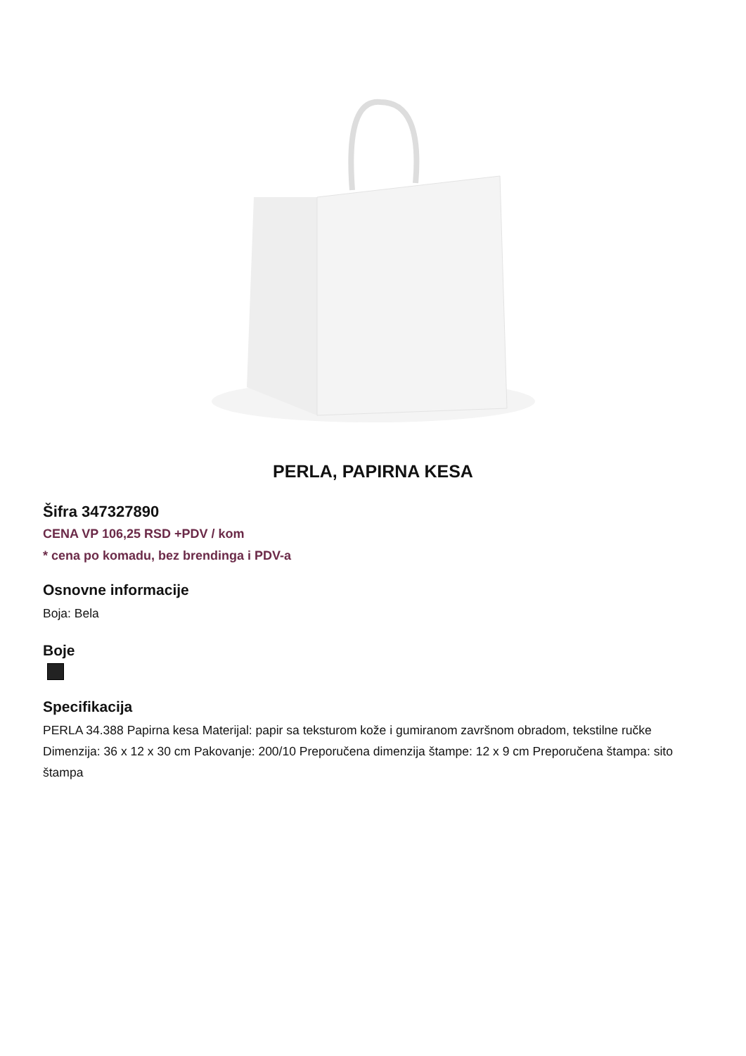PERLA, PAPIRNA KESA
Šifra 347327890
CENA VP 106,25 RSD +PDV / kom
* cena po komadu, bez brendinga i PDV-a
Osnovne informacije
Boja: Bela
Boje
Specifikacija
PERLA 34.388 Papirna kesa Materijal: papir sa teksturom kože i gumiranom završnom obradom, tekstilne ručke Dimenzija: 36 x 12 x 30 cm Pakovanje: 200/10 Preporučena dimenzija štampe: 12 x 9 cm Preporučena štampa: sito štampa